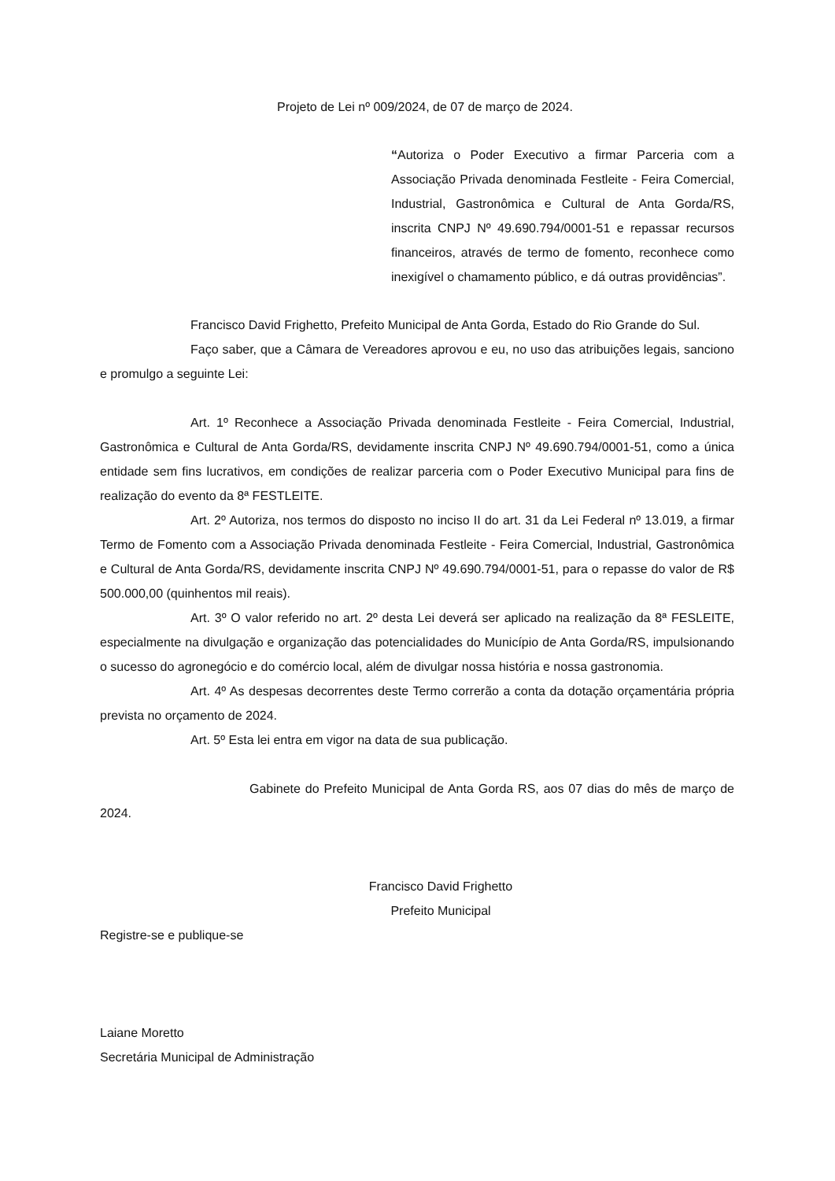Projeto de Lei nº 009/2024, de 07 de março de 2024.
“Autoriza o Poder Executivo a firmar Parceria com a Associação Privada denominada Festleite - Feira Comercial, Industrial, Gastronômica e Cultural de Anta Gorda/RS, inscrita CNPJ Nº 49.690.794/0001-51 e repassar recursos financeiros, através de termo de fomento, reconhece como inexigível o chamamento público, e dá outras providências”.
Francisco David Frighetto, Prefeito Municipal de Anta Gorda, Estado do Rio Grande do Sul.
Faço saber, que a Câmara de Vereadores aprovou e eu, no uso das atribuições legais, sanciono e promulgo a seguinte Lei:
Art. 1º Reconhece a Associação Privada denominada Festleite - Feira Comercial, Industrial, Gastronômica e Cultural de Anta Gorda/RS, devidamente inscrita CNPJ Nº 49.690.794/0001-51, como a única entidade sem fins lucrativos, em condições de realizar parceria com o Poder Executivo Municipal para fins de realização do evento da 8ª FESTLEITE.
Art. 2º Autoriza, nos termos do disposto no inciso II do art. 31 da Lei Federal nº 13.019, a firmar Termo de Fomento com a Associação Privada denominada Festleite - Feira Comercial, Industrial, Gastronômica e Cultural de Anta Gorda/RS, devidamente inscrita CNPJ Nº 49.690.794/0001-51, para o repasse do valor de R$ 500.000,00 (quinhentos mil reais).
Art. 3º O valor referido no art. 2º desta Lei deverá ser aplicado na realização da 8ª FESLEITE, especialmente na divulgação e organização das potencialidades do Município de Anta Gorda/RS, impulsionando o sucesso do agronegócio e do comércio local, além de divulgar nossa história e nossa gastronomia.
Art. 4º As despesas decorrentes deste Termo correrão a conta da dotação orçamentária própria prevista no orçamento de 2024.
Art. 5º Esta lei entra em vigor na data de sua publicação.
Gabinete do Prefeito Municipal de Anta Gorda RS, aos 07 dias do mês de março de 2024.
Francisco David Frighetto
Prefeito Municipal
Registre-se e publique-se
Laiane Moretto
Secretária Municipal de Administração